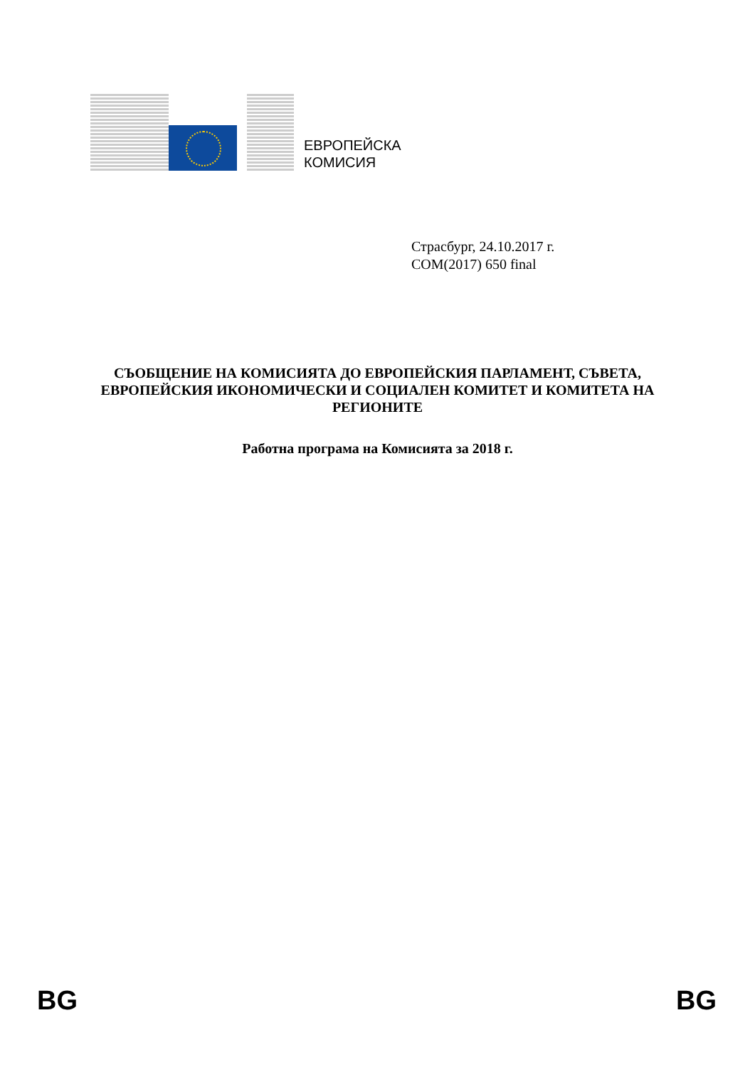ЕВРОПЕЙСКА
КОМИСИЯ
Страсбург, 24.10.2017 г.
COM(2017) 650 final
СЪОБЩЕНИЕ НА КОМИСИЯТА ДО ЕВРОПЕЙСКИЯ ПАРЛАМЕНТ, СЪВЕТА, ЕВРОПЕЙСКИЯ ИКОНОМИЧЕСКИ И СОЦИАЛЕН КОМИТЕТ И КОМИТЕТА НА РЕГИОНИТЕ
Работна програма на Комисията за 2018 г.
BG BG